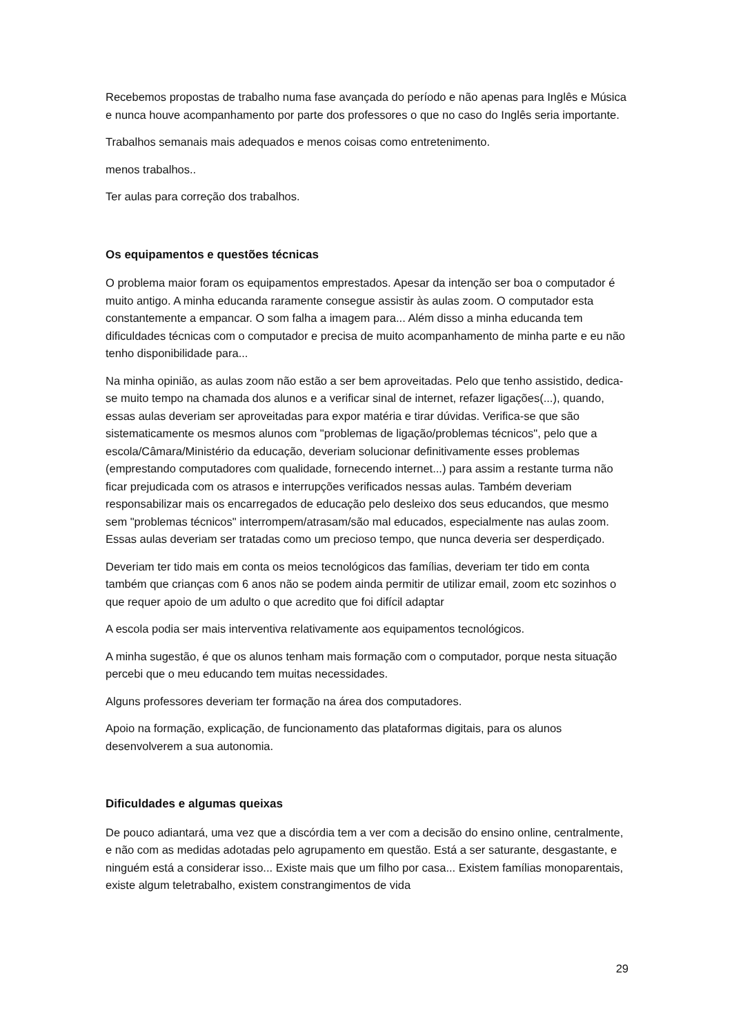Recebemos propostas de trabalho numa fase avançada do período e não apenas para Inglês e Música e nunca houve acompanhamento por parte dos professores o que no caso do Inglês seria importante.
Trabalhos semanais mais adequados e menos coisas como entretenimento.
menos trabalhos..
Ter aulas para correção dos trabalhos.
Os equipamentos e questões técnicas
O problema maior foram os equipamentos emprestados. Apesar da intenção ser boa o computador é muito antigo. A minha educanda raramente consegue assistir às aulas zoom. O computador esta constantemente a empancar. O som falha a imagem para... Além disso a minha educanda tem dificuldades técnicas com o computador e precisa de muito acompanhamento de minha parte e eu não tenho disponibilidade para...
Na minha opinião, as aulas zoom não estão a ser bem aproveitadas. Pelo que tenho assistido, dedica-se muito tempo na chamada dos alunos e a verificar sinal de internet, refazer ligações(...), quando, essas aulas deveriam ser aproveitadas para expor matéria e tirar dúvidas. Verifica-se que são sistematicamente os mesmos alunos com "problemas de ligação/problemas técnicos", pelo que a escola/Câmara/Ministério da educação, deveriam solucionar definitivamente esses problemas (emprestando computadores com qualidade, fornecendo internet...) para assim a restante turma não ficar prejudicada com os atrasos e interrupções verificados nessas aulas. Também deveriam responsabilizar mais os encarregados de educação pelo desleixo dos seus educandos, que mesmo sem "problemas técnicos" interrompem/atrasam/são mal educados, especialmente nas aulas zoom. Essas aulas deveriam ser tratadas como um precioso tempo, que nunca deveria ser desperdiçado.
Deveriam ter tido mais em conta os meios tecnológicos das famílias, deveriam ter tido em conta também que crianças com 6 anos não se podem ainda permitir de utilizar email, zoom etc sozinhos o que requer apoio de um adulto o que acredito que foi difícil adaptar
A escola podia ser mais interventiva relativamente aos equipamentos tecnológicos.
A minha sugestão, é que os alunos tenham mais formação com o computador, porque nesta situação percebi que o meu educando tem muitas necessidades.
Alguns professores deveriam ter formação na área dos computadores.
Apoio na formação, explicação, de funcionamento das plataformas digitais, para os alunos desenvolverem a sua autonomia.
Dificuldades e algumas queixas
De pouco adiantará, uma vez que a discórdia tem a ver com a decisão do ensino online, centralmente, e não com as medidas adotadas pelo agrupamento em questão. Está a ser saturante, desgastante, e ninguém está a considerar isso... Existe mais que um filho por casa... Existem famílias monoparentais, existe algum teletrabalho, existem constrangimentos de vida
29